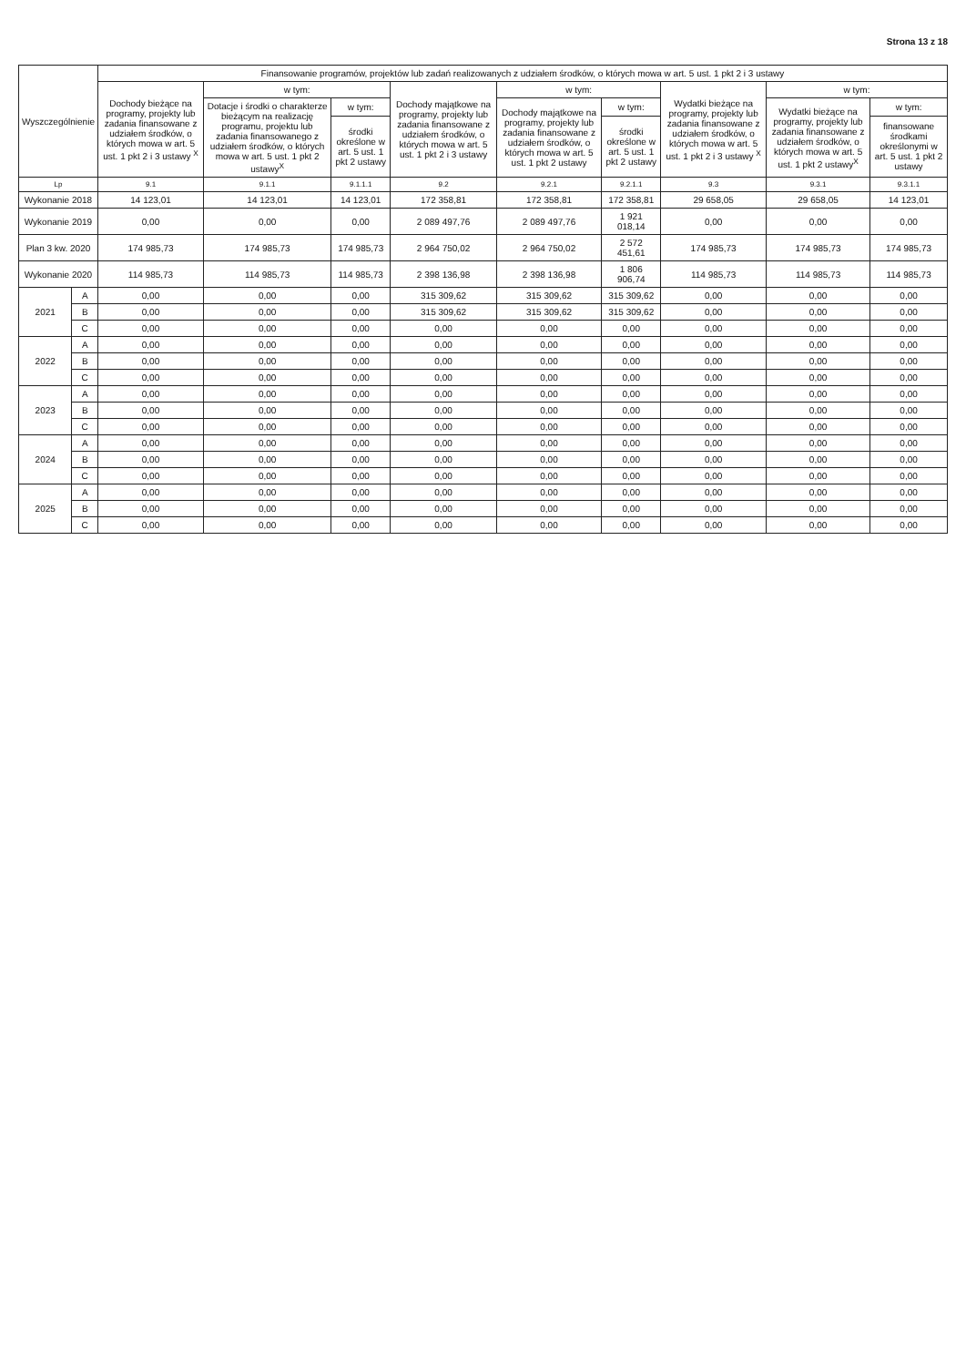Strona 13 z 18
| Wyszczególnienie | | Finansowanie programów, projektów lub zadań realizowanych z udziałem środków, o których mowa w art. 5 ust. 1 pkt 2 i 3 ustawy | | | | | | | | |
| --- | --- | --- | --- | --- | --- | --- | --- | --- | --- | --- |
| | | Dochody bieżące na programy, projekty lub zadania finansowane z udziałem środków, o których mowa w art. 5 ust. 1 pkt 2 i 3 ustawy <sup>X</sup> | w tym: | | Dochody majątkowe na programy, projekty lub zadania finansowane z udziałem środków, o których mowa w art. 5 ust. 1 pkt 2 i 3 ustawy | w tym: | | Wydatki bieżące na programy, projekty lub zadania finansowane z udziałem środków, o których mowa w art. 5 ust. 1 pkt 2 i 3 ustawy <sup>X</sup> | w tym: | |
| | | | Dotacje i środki o charakterze bieżącym na realizację programu, projektu lub zadania finansowanego z udziałem środków, o których mowa w art. 5 ust. 1 pkt 2 ustawy<sup>X</sup> | w tym: | | Dochody majątkowe na programy, projekty lub zadania finansowane z udziałem środków, o których mowa w art. 5 ust. 1 pkt 2 ustawy | w tym: | | Wydatki bieżące na programy, projekty lub zadania finansowane z udziałem środków, o których mowa w art. 5 ust. 1 pkt 2 ustawy<sup>X</sup> | w tym: |
| | | | | środki określone w art. 5 ust. 1 pkt 2 ustawy | | | środki określone w art. 5 ust. 1 pkt 2 ustawy | | | finansowane środkami określonymi w art. 5 ust. 1 pkt 2 ustawy |
| Lp | | 9.1 | 9.1.1 | 9.1.1.1 | 9.2 | 9.2.1 | 9.2.1.1 | 9.3 | 9.3.1 | 9.3.1.1 |
| Wykonanie 2018 | | 14 123,01 | 14 123,01 | 14 123,01 | 172 358,81 | 172 358,81 | 172 358,81 | 29 658,05 | 29 658,05 | 14 123,01 |
| Wykonanie 2019 | | 0,00 | 0,00 | 0,00 | 2 089 497,76 | 2 089 497,76 | 1 921 018,14 | 0,00 | 0,00 | 0,00 |
| Plan 3 kw. 2020 | | 174 985,73 | 174 985,73 | 174 985,73 | 2 964 750,02 | 2 964 750,02 | 2 572 451,61 | 174 985,73 | 174 985,73 | 174 985,73 |
| Wykonanie 2020 | | 114 985,73 | 114 985,73 | 114 985,73 | 2 398 136,98 | 2 398 136,98 | 1 806 906,74 | 114 985,73 | 114 985,73 | 114 985,73 |
| 2021 | A | 0,00 | 0,00 | 0,00 | 315 309,62 | 315 309,62 | 315 309,62 | 0,00 | 0,00 | 0,00 |
| | B | 0,00 | 0,00 | 0,00 | 315 309,62 | 315 309,62 | 315 309,62 | 0,00 | 0,00 | 0,00 |
| | C | 0,00 | 0,00 | 0,00 | 0,00 | 0,00 | 0,00 | 0,00 | 0,00 | 0,00 |
| 2022 | A | 0,00 | 0,00 | 0,00 | 0,00 | 0,00 | 0,00 | 0,00 | 0,00 | 0,00 |
| | B | 0,00 | 0,00 | 0,00 | 0,00 | 0,00 | 0,00 | 0,00 | 0,00 | 0,00 |
| | C | 0,00 | 0,00 | 0,00 | 0,00 | 0,00 | 0,00 | 0,00 | 0,00 | 0,00 |
| 2023 | A | 0,00 | 0,00 | 0,00 | 0,00 | 0,00 | 0,00 | 0,00 | 0,00 | 0,00 |
| | B | 0,00 | 0,00 | 0,00 | 0,00 | 0,00 | 0,00 | 0,00 | 0,00 | 0,00 |
| | C | 0,00 | 0,00 | 0,00 | 0,00 | 0,00 | 0,00 | 0,00 | 0,00 | 0,00 |
| 2024 | A | 0,00 | 0,00 | 0,00 | 0,00 | 0,00 | 0,00 | 0,00 | 0,00 | 0,00 |
| | B | 0,00 | 0,00 | 0,00 | 0,00 | 0,00 | 0,00 | 0,00 | 0,00 | 0,00 |
| | C | 0,00 | 0,00 | 0,00 | 0,00 | 0,00 | 0,00 | 0,00 | 0,00 | 0,00 |
| 2025 | A | 0,00 | 0,00 | 0,00 | 0,00 | 0,00 | 0,00 | 0,00 | 0,00 | 0,00 |
| | B | 0,00 | 0,00 | 0,00 | 0,00 | 0,00 | 0,00 | 0,00 | 0,00 | 0,00 |
| | C | 0,00 | 0,00 | 0,00 | 0,00 | 0,00 | 0,00 | 0,00 | 0,00 | 0,00 |